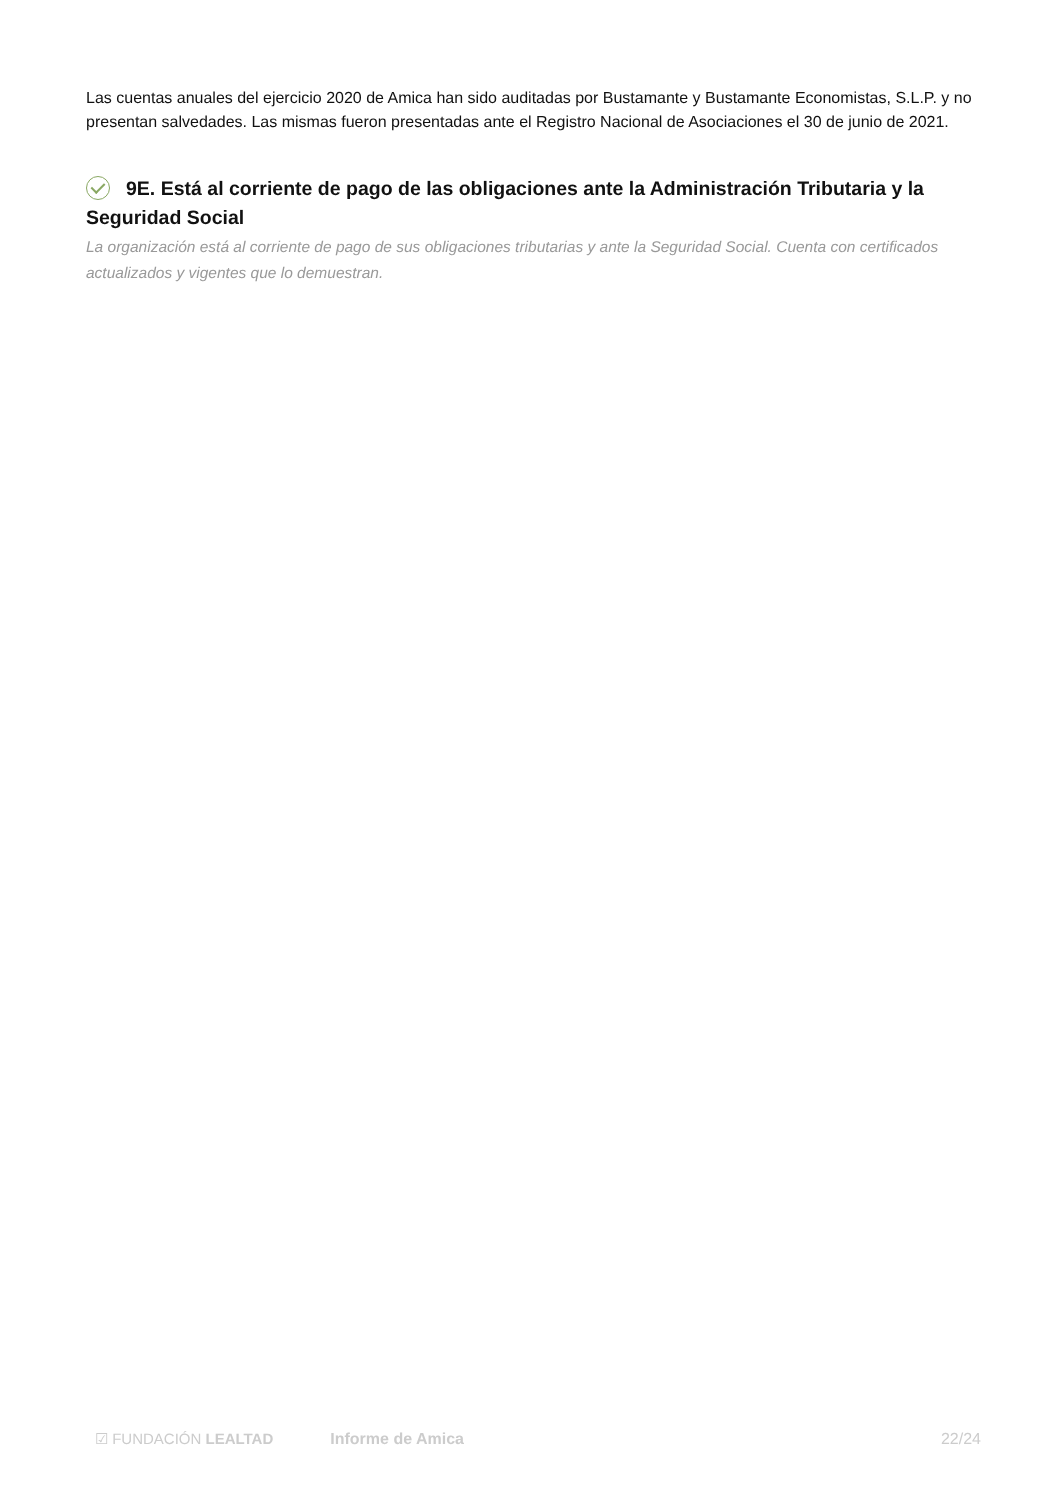Las cuentas anuales del ejercicio 2020 de Amica han sido auditadas por Bustamante y Bustamante Economistas, S.L.P. y no presentan salvedades. Las mismas fueron presentadas ante el Registro Nacional de Asociaciones el 30 de junio de 2021.
9E. Está al corriente de pago de las obligaciones ante la Administración Tributaria y la Seguridad Social
La organización está al corriente de pago de sus obligaciones tributarias y ante la Seguridad Social. Cuenta con certificados actualizados y vigentes que lo demuestran.
☑ FUNDACIÓN LEALTAD Informe de Amica 22/24